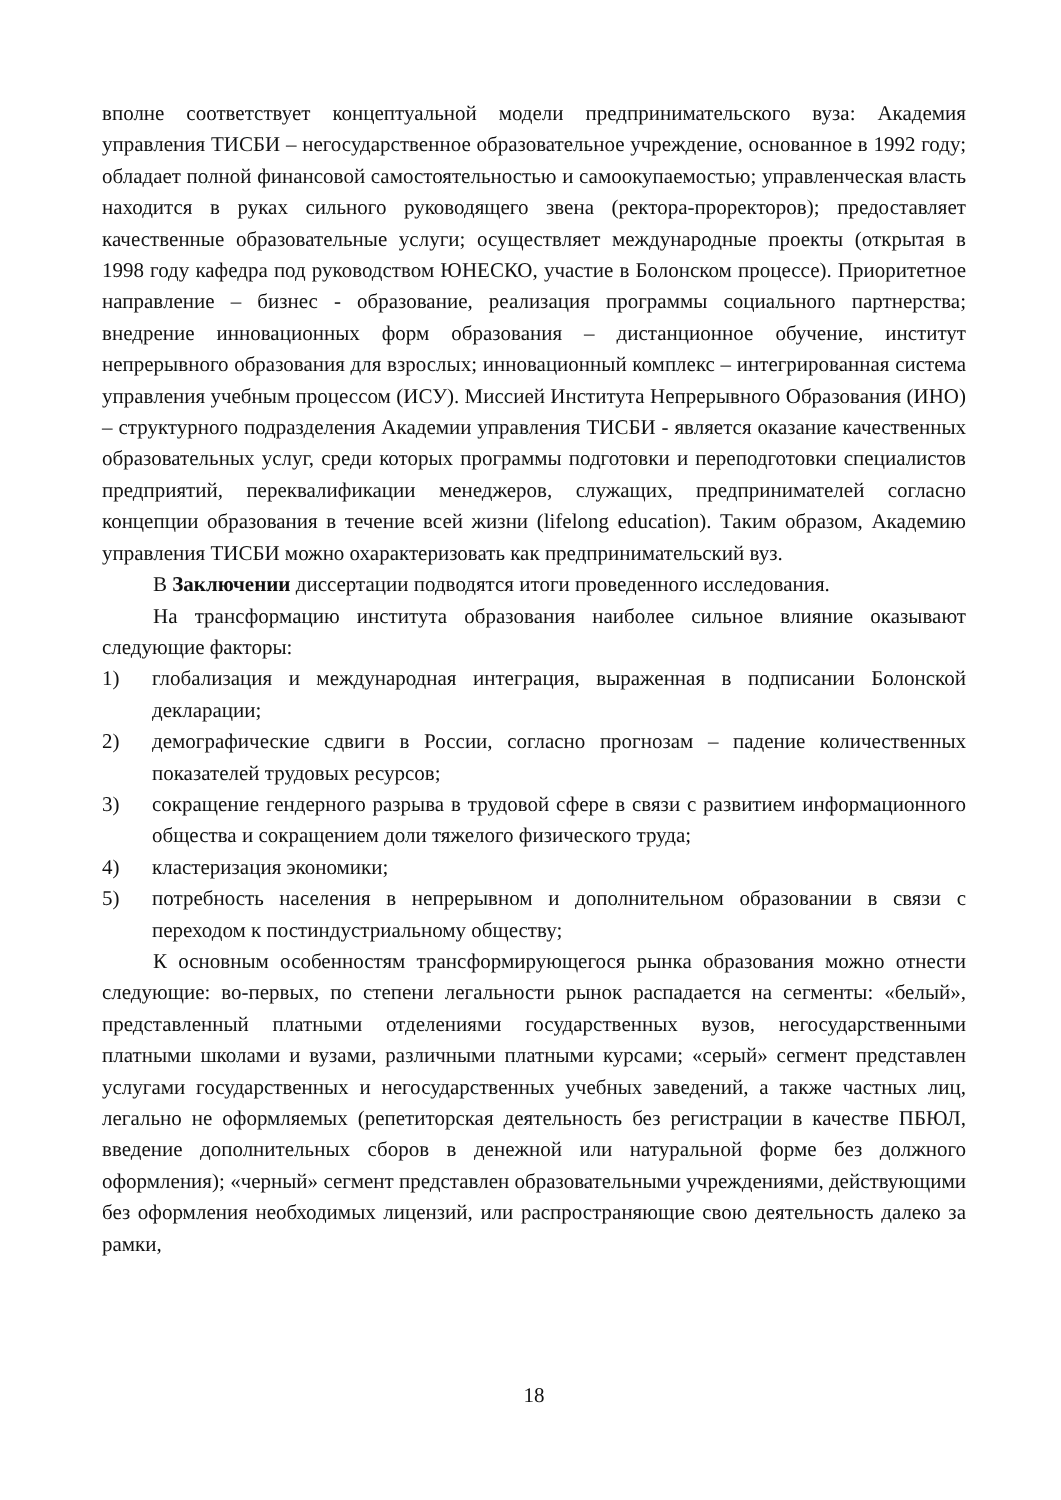вполне соответствует концептуальной модели предпринимательского вуза: Академия управления ТИСБИ – негосударственное образовательное учреждение, основанное в 1992 году; обладает полной финансовой самостоятельностью и самоокупаемостью; управленческая власть находится в руках сильного руководящего звена (ректора-проректоров); предоставляет качественные образовательные услуги; осуществляет международные проекты (открытая в 1998 году кафедра под руководством ЮНЕСКО, участие в Болонском процессе). Приоритетное направление – бизнес - образование, реализация программы социального партнерства; внедрение инновационных форм образования – дистанционное обучение, институт непрерывного образования для взрослых; инновационный комплекс – интегрированная система управления учебным процессом (ИСУ). Миссией Института Непрерывного Образования (ИНО) – структурного подразделения Академии управления ТИСБИ - является оказание качественных образовательных услуг, среди которых программы подготовки и переподготовки специалистов предприятий, переквалификации менеджеров, служащих, предпринимателей согласно концепции образования в течение всей жизни (lifelong education). Таким образом, Академию управления ТИСБИ можно охарактеризовать как предпринимательский вуз.
В Заключении диссертации подводятся итоги проведенного исследования.
На трансформацию института образования наиболее сильное влияние оказывают следующие факторы:
1) глобализация и международная интеграция, выраженная в подписании Болонской декларации;
2) демографические сдвиги в России, согласно прогнозам – падение количественных показателей трудовых ресурсов;
3) сокращение гендерного разрыва в трудовой сфере в связи с развитием информационного общества и сокращением доли тяжелого физического труда;
4) кластеризация экономики;
5) потребность населения в непрерывном и дополнительном образовании в связи с переходом к постиндустриальному обществу;
К основным особенностям трансформирующегося рынка образования можно отнести следующие: во-первых, по степени легальности рынок распадается на сегменты: «белый», представленный платными отделениями государственных вузов, негосударственными платными школами и вузами, различными платными курсами; «серый» сегмент представлен услугами государственных и негосударственных учебных заведений, а также частных лиц, легально не оформляемых (репетиторская деятельность без регистрации в качестве ПБЮЛ, введение дополнительных сборов в денежной или натуральной форме без должного оформления); «черный» сегмент представлен образовательными учреждениями, действующими без оформления необходимых лицензий, или распространяющие свою деятельность далеко за рамки,
18